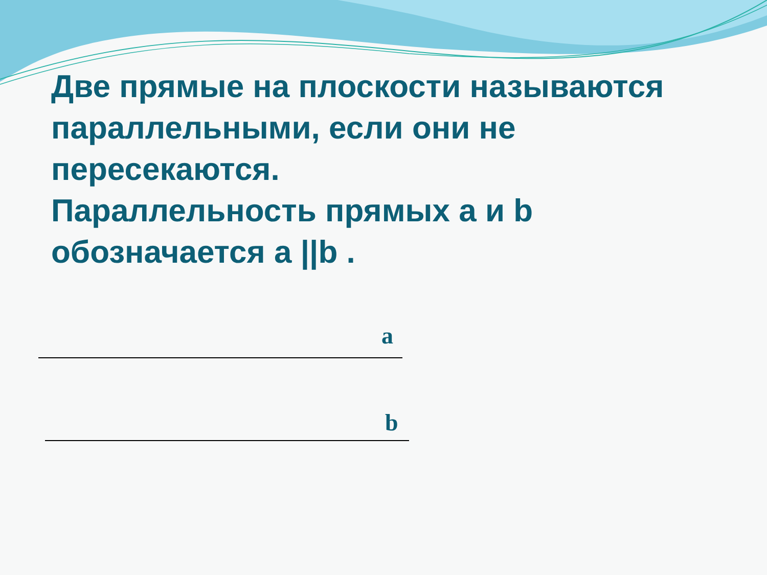Две прямые на плоскости называются параллельными, если они не пересекаются.
Параллельность прямых a и b обозначается a ||b .
a
b